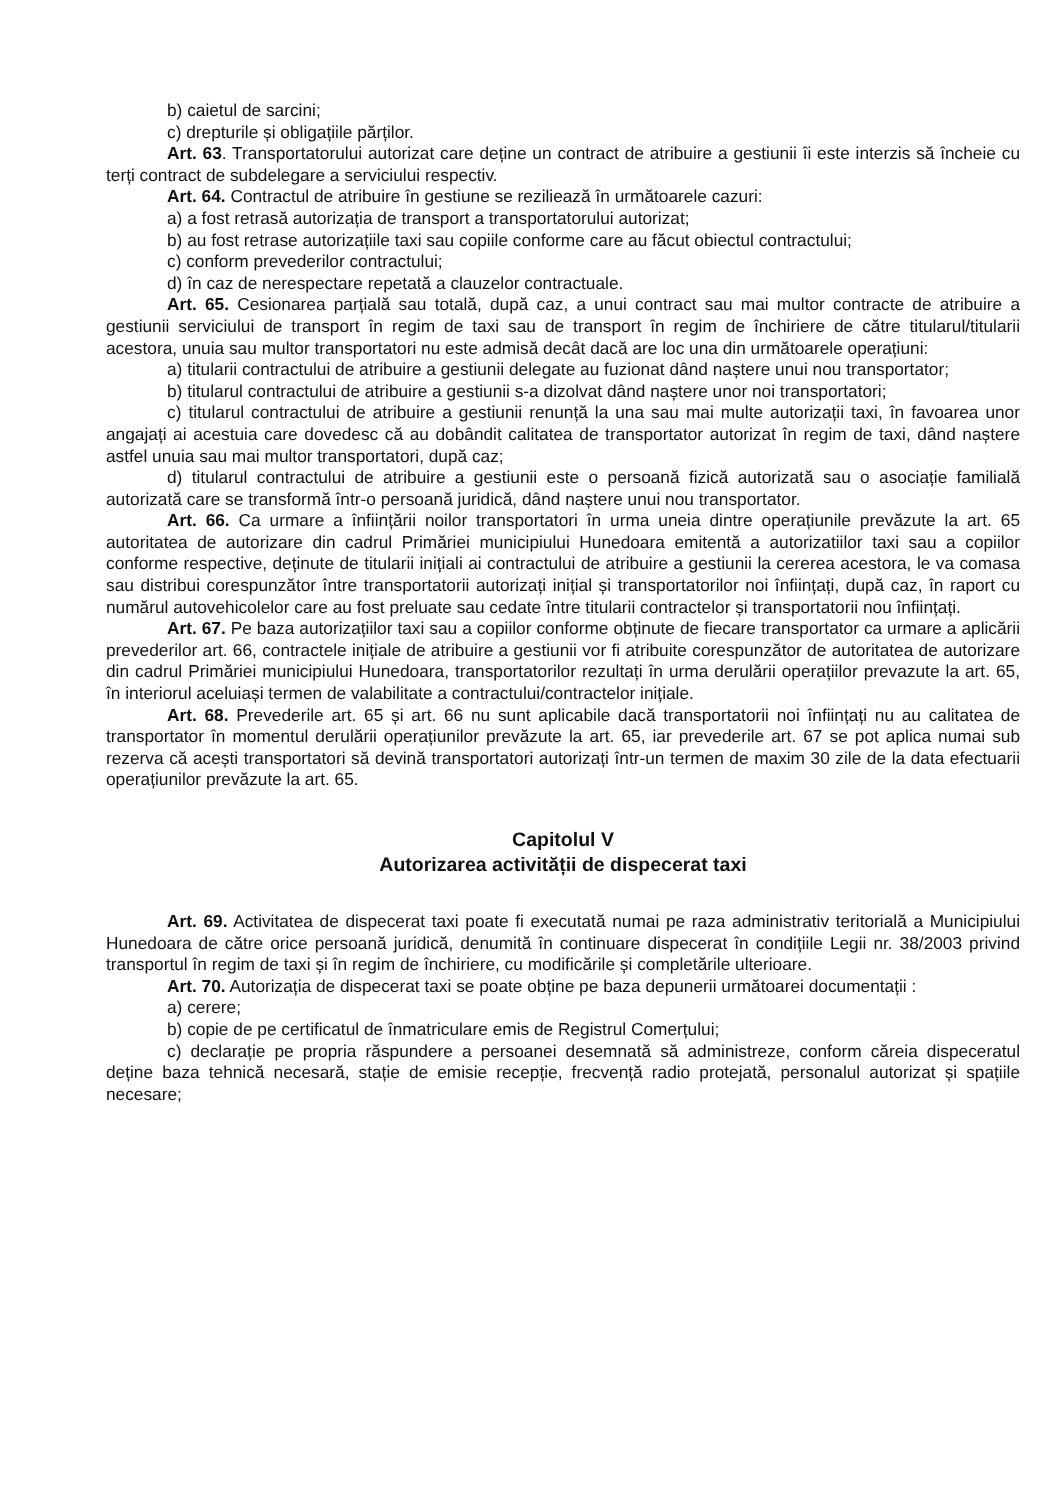b) caietul de sarcini;
c) drepturile și obligațiile părților.
Art. 63. Transportatorului autorizat care deține un contract de atribuire a gestiunii îi este interzis să încheie cu terți contract de subdelegare a serviciului respectiv.
Art. 64. Contractul de atribuire în gestiune se reziliează în următoarele cazuri:
a) a fost retrasă autorizația de transport a transportatorului autorizat;
b) au fost retrase autorizațiile taxi sau copiile conforme care au făcut obiectul contractului;
c) conform prevederilor contractului;
d) în caz de nerespectare repetată a clauzelor contractuale.
Art. 65. Cesionarea parțială sau totală, după caz, a unui contract sau mai multor contracte de atribuire a gestiunii serviciului de transport în regim de taxi sau de transport în regim de închiriere de către titularul/titularii acestora, unuia sau multor transportatori nu este admisă decât dacă are loc una din următoarele operațiuni:
a) titularii contractului de atribuire a gestiunii delegate au fuzionat dând naștere unui nou transportator;
b) titularul contractului de atribuire a gestiunii s-a dizolvat dând naștere unor noi transportatori;
c) titularul contractului de atribuire a gestiunii renunță la una sau mai multe autorizații taxi, în favoarea unor angajați ai acestuia care dovedesc că au dobândit calitatea de transportator autorizat în regim de taxi, dând naștere astfel unuia sau mai multor transportatori, după caz;
d) titularul contractului de atribuire a gestiunii este o persoană fizică autorizată sau o asociație familială autorizată care se transformă într-o persoană juridică, dând naștere unui nou transportator.
Art. 66. Ca urmare a înființării noilor transportatori în urma uneia dintre operațiunile prevăzute la art. 65 autoritatea de autorizare din cadrul Primăriei municipiului Hunedoara emitentă a autorizatiilor taxi sau a copiilor conforme respective, deținute de titularii inițiali ai contractului de atribuire a gestiunii la cererea acestora, le va comasa sau distribui corespunzător între transportatorii autorizați inițial și transportatorilor noi înființați, după caz, în raport cu numărul autovehicolelor care au fost preluate sau cedate între titularii contractelor și transportatorii nou înființați.
Art. 67. Pe baza autorizațiilor taxi sau a copiilor conforme obținute de fiecare transportator ca urmare a aplicării prevederilor art. 66, contractele inițiale de atribuire a gestiunii vor fi atribuite corespunzător de autoritatea de autorizare din cadrul Primăriei municipiului Hunedoara, transportatorilor rezultați în urma derulării operațiilor prevazute la art. 65, în interiorul aceluiași termen de valabilitate a contractului/contractelor inițiale.
Art. 68. Prevederile art. 65 și art. 66 nu sunt aplicabile dacă transportatorii noi înființați nu au calitatea de transportator în momentul derulării operațiunilor prevăzute la art. 65, iar prevederile art. 67 se pot aplica numai sub rezerva că acești transportatori să devină transportatori autorizați într-un termen de maxim 30 zile de la data efectuarii operațiunilor prevăzute la art. 65.
Capitolul V
Autorizarea activității de dispecerat taxi
Art. 69. Activitatea de dispecerat taxi poate fi executată numai pe raza administrativ teritorială a Municipiului Hunedoara de către orice persoană juridică, denumită în continuare dispecerat în condițiile Legii nr. 38/2003 privind transportul în regim de taxi și în regim de închiriere, cu modificările și completările ulterioare.
Art. 70. Autorizația de dispecerat taxi se poate obține pe baza depunerii următoarei documentații :
a) cerere;
b) copie de pe certificatul de înmatriculare emis de Registrul Comerțului;
c) declarație pe propria răspundere a persoanei desemnată să administreze, conform căreia dispeceratul deține baza tehnică necesară, stație de emisie recepție, frecvență radio protejată, personalul autorizat și spațiile necesare;